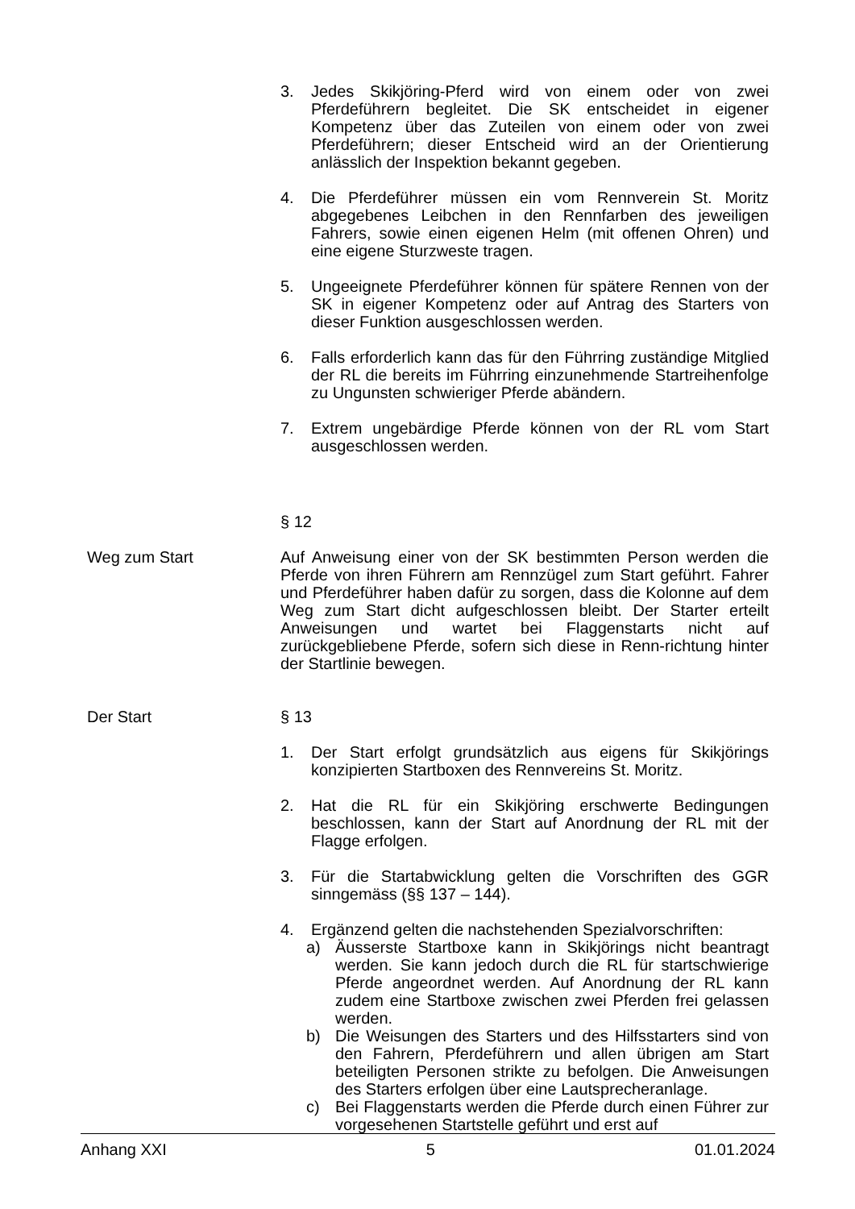3. Jedes Skikjöring-Pferd wird von einem oder von zwei Pferdeführern begleitet. Die SK entscheidet in eigener Kompetenz über das Zuteilen von einem oder von zwei Pferdeführern; dieser Entscheid wird an der Orientierung anlässlich der Inspektion bekannt gegeben.
4. Die Pferdeführer müssen ein vom Rennverein St. Moritz abgegebenes Leibchen in den Rennfarben des jeweiligen Fahrers, sowie einen eigenen Helm (mit offenen Ohren) und eine eigene Sturzweste tragen.
5. Ungeeignete Pferdeführer können für spätere Rennen von der SK in eigener Kompetenz oder auf Antrag des Starters von dieser Funktion ausgeschlossen werden.
6. Falls erforderlich kann das für den Führring zuständige Mitglied der RL die bereits im Führring einzunehmende Startreihenfolge zu Ungunsten schwieriger Pferde abändern.
7. Extrem ungebärdige Pferde können von der RL vom Start ausgeschlossen werden.
§ 12
Weg zum Start Auf Anweisung einer von der SK bestimmten Person werden die Pferde von ihren Führern am Rennzügel zum Start geführt. Fahrer und Pferdeführer haben dafür zu sorgen, dass die Kolonne auf dem Weg zum Start dicht aufgeschlossen bleibt. Der Starter erteilt Anweisungen und wartet bei Flaggenstarts nicht auf zurückgebliebene Pferde, sofern sich diese in Renn-richtung hinter der Startlinie bewegen.
Der Start § 13
1. Der Start erfolgt grundsätzlich aus eigens für Skikjörings konzipierten Startboxen des Rennvereins St. Moritz.
2. Hat die RL für ein Skikjöring erschwerte Bedingungen beschlossen, kann der Start auf Anordnung der RL mit der Flagge erfolgen.
3. Für die Startabwicklung gelten die Vorschriften des GGR sinngemäss (§§ 137 – 144).
4. Ergänzend gelten die nachstehenden Spezialvorschriften:
a) Äusserste Startboxe kann in Skikjörings nicht beantragt werden. Sie kann jedoch durch die RL für startschwierige Pferde angeordnet werden. Auf Anordnung der RL kann zudem eine Startboxe zwischen zwei Pferden frei gelassen werden.
b) Die Weisungen des Starters und des Hilfsstarters sind von den Fahrern, Pferdeführern und allen übrigen am Start beteiligten Personen strikte zu befolgen. Die Anweisungen des Starters erfolgen über eine Lautsprecheranlage.
c) Bei Flaggenstarts werden die Pferde durch einen Führer zur vorgesehenen Startstelle geführt und erst auf
Anhang XXI 5 01.01.2024